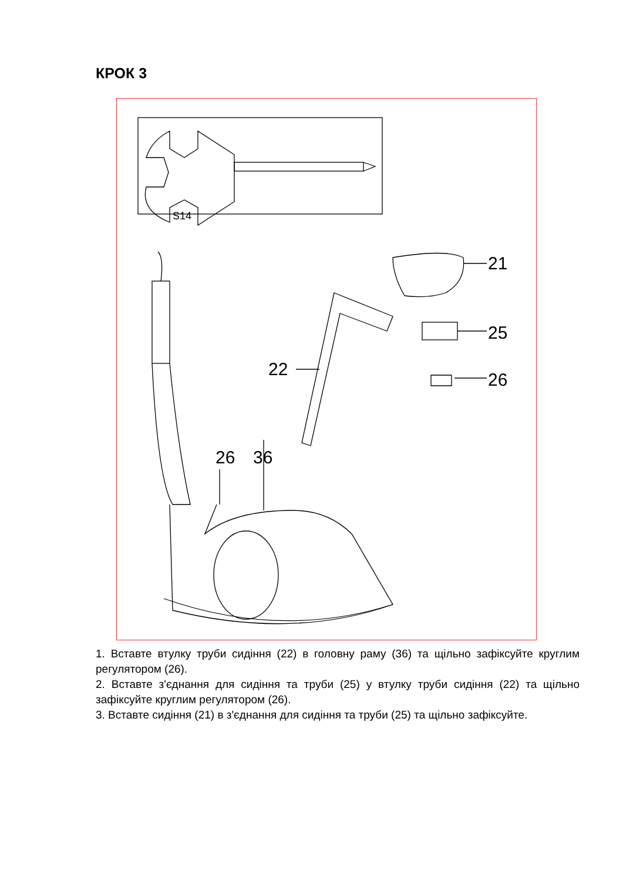КРОК 3
S14
21
25
26
22
26
36
1. Вставте втулку труби сидіння (22) в головну раму (36) та щільно зафіксуйте круглим регулятором (26).
2. Вставте з'єднання для сидіння та труби (25) у втулку труби сидіння (22) та щільно зафіксуйте круглим регулятором (26).
3. Вставте сидіння (21) в з'єднання для сидіння та труби (25) та щільно зафіксуйте.